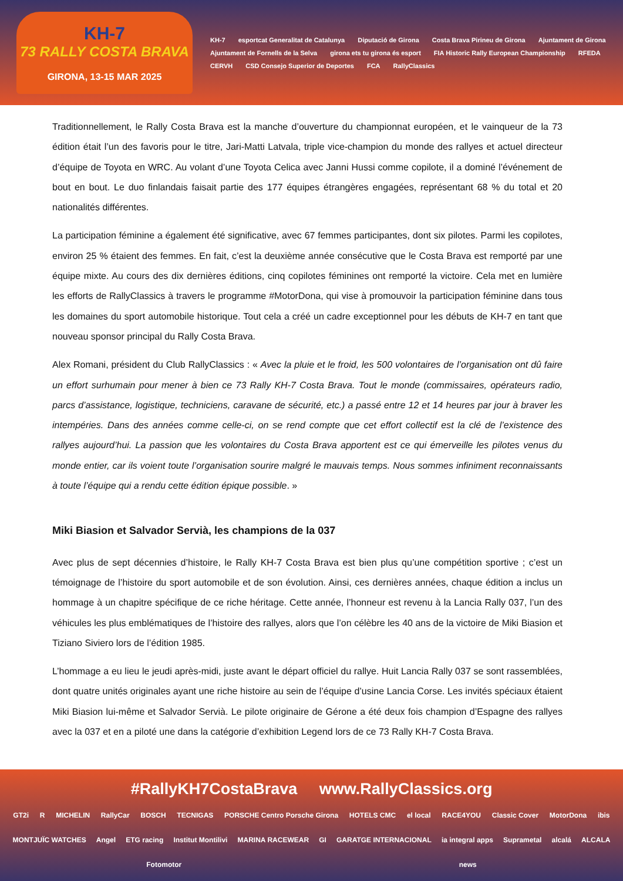KH-7
73 RALLY COSTA BRAVA
GIRONA, 13-15 MAR 2025
KH-7 esportcat Generalitat de Catalunya Diputació de Girona Costa Brava Pirineu de Girona Ajuntament de Girona Ajuntament de Fornells de la Selva girona ets tu girona és esport FIA Historic Rally European Championship RFEDA CERVH CSD Consejo Superior de Deportes FCA RallyClassics
Traditionnellement, le Rally Costa Brava est la manche d’ouverture du championnat européen, et le vainqueur de la 73 édition était l’un des favoris pour le titre, Jari-Matti Latvala, triple vice-champion du monde des rallyes et actuel directeur d’équipe de Toyota en WRC. Au volant d’une Toyota Celica avec Janni Hussi comme copilote, il a dominé l’événement de bout en bout. Le duo finlandais faisait partie des 177 équipes étrangères engagées, représentant 68 % du total et 20 nationalités différentes.
La participation féminine a également été significative, avec 67 femmes participantes, dont six pilotes. Parmi les copilotes, environ 25 % étaient des femmes. En fait, c’est la deuxième année consécutive que le Costa Brava est remporté par une équipe mixte. Au cours des dix dernières éditions, cinq copilotes féminines ont remporté la victoire. Cela met en lumière les efforts de RallyClassics à travers le programme #MotorDona, qui vise à promouvoir la participation féminine dans tous les domaines du sport automobile historique. Tout cela a créé un cadre exceptionnel pour les débuts de KH-7 en tant que nouveau sponsor principal du Rally Costa Brava.
Alex Romani, président du Club RallyClassics : « Avec la pluie et le froid, les 500 volontaires de l’organisation ont dû faire un effort surhumain pour mener à bien ce 73 Rally KH-7 Costa Brava. Tout le monde (commissaires, opérateurs radio, parcs d’assistance, logistique, techniciens, caravane de sécurité, etc.) a passé entre 12 et 14 heures par jour à braver les intempéries. Dans des années comme celle-ci, on se rend compte que cet effort collectif est la clé de l’existence des rallyes aujourd’hui. La passion que les volontaires du Costa Brava apportent est ce qui émerveille les pilotes venus du monde entier, car ils voient toute l’organisation sourire malgré le mauvais temps. Nous sommes infiniment reconnaissants à toute l’équipe qui a rendu cette édition épique possible. »
Miki Biasion et Salvador Servià, les champions de la 037
Avec plus de sept décennies d’histoire, le Rally KH-7 Costa Brava est bien plus qu’une compétition sportive ; c’est un témoignage de l’histoire du sport automobile et de son évolution. Ainsi, ces dernières années, chaque édition a inclus un hommage à un chapitre spécifique de ce riche héritage. Cette année, l’honneur est revenu à la Lancia Rally 037, l’un des véhicules les plus emblématiques de l’histoire des rallyes, alors que l’on célèbre les 40 ans de la victoire de Miki Biasion et Tiziano Siviero lors de l’édition 1985.
L’hommage a eu lieu le jeudi après-midi, juste avant le départ officiel du rallye. Huit Lancia Rally 037 se sont rassemblées, dont quatre unités originales ayant une riche histoire au sein de l’équipe d’usine Lancia Corse. Les invités spéciaux étaient Miki Biasion lui-même et Salvador Servià. Le pilote originaire de Gérone a été deux fois champion d’Espagne des rallyes avec la 037 et en a piloté une dans la catégorie d’exhibition Legend lors de ce 73 Rally KH-7 Costa Brava.
#RallyKH7CostaBrava www.RallyClassics.org
GT2i R MICHELIN RallyCar BOSCH TECNIGAS PORSCHE Centro Porsche Girona HOTELS CMC el local RACE4YOU Classic Cover MotorDona ibis MONTJUÏC WATCHES Angel ETG racing Institut Montilivi MARINA RACEWEAR GI GARATGE INTERNACIONAL ia integral apps Suprametal alcalá ALCALA Fotomotor news